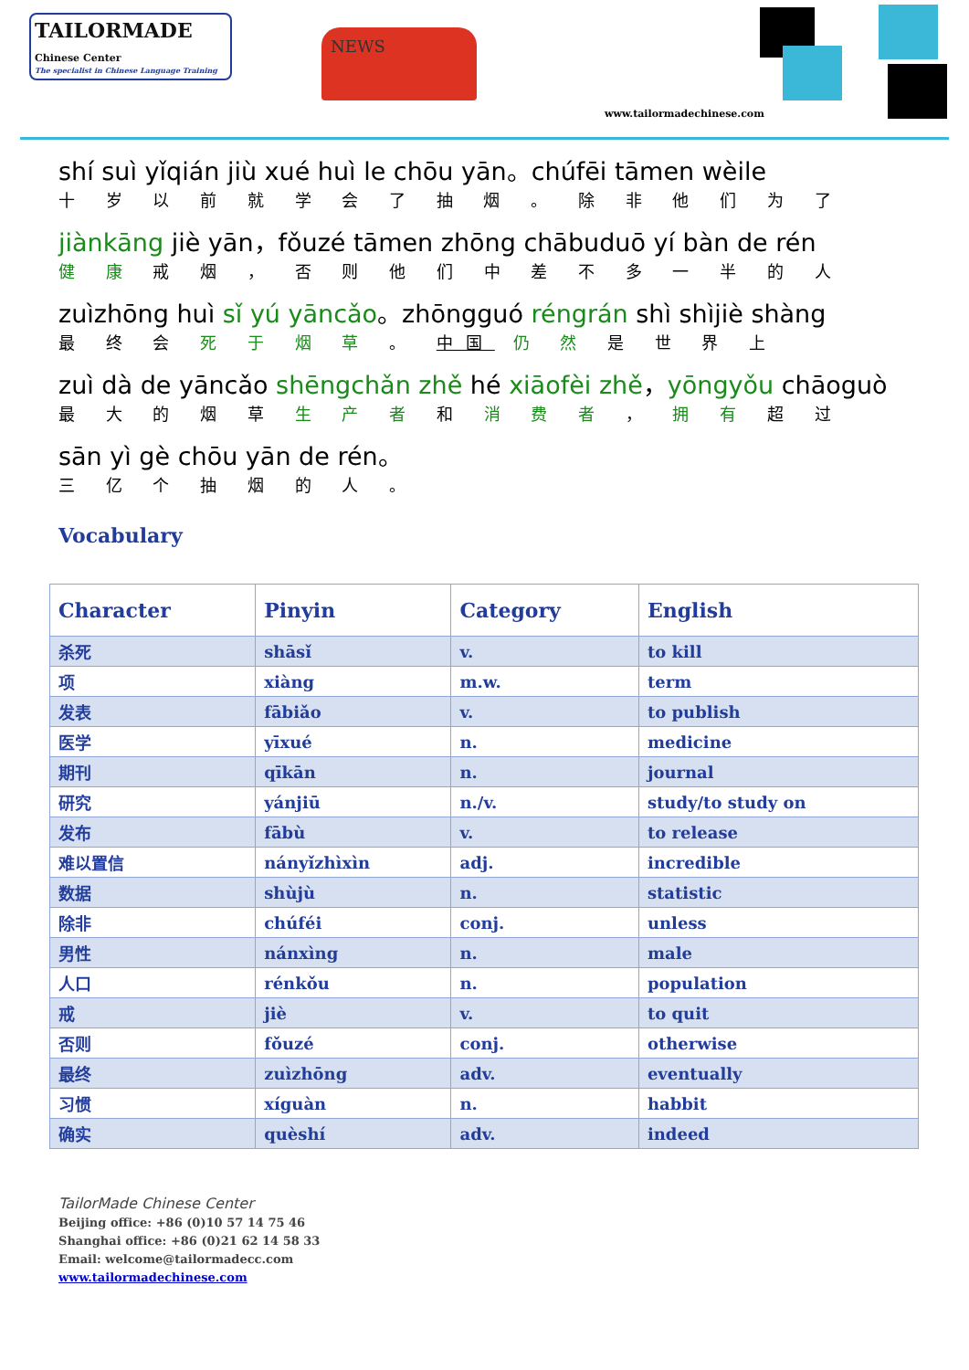TAILORMADE
Chinese Center
The specialist in Chinese Language Training
NEWS
www.tailormadechinese.com
shí suì yǐqián jiù xué huì le chōu yān。chúfēi tāmen wèile
十 岁 以 前 就 学 会 了 抽 烟 。 除 非 他 们 为 了
jiànkāng jiè yān，fǒuzé tāmen zhōng chābuduō yí bàn de rén
健 康 戒 烟 ， 否 则 他 们 中 差 不 多 一 半 的 人
zuìzhōng huì sǐ yú yāncǎo。zhōngguó réngrán shì shìjiè shàng
最 终 会 死 于 烟 草 。 中国 仍 然 是 世 界 上
zuì dà de yāncǎo shēngchǎn zhě hé xiāofèi zhě，yōngyǒu chāoguò
最 大 的 烟 草 生 产 者 和 消 费 者 ， 拥 有 超 过
sān yì gè chōu yān de rén。
三 亿 个 抽 烟 的 人 。
Vocabulary
| Character | Pinyin | Category | English |
| --- | --- | --- | --- |
| 杀死 | shāsǐ | v. | to kill |
| 项 | xiàng | m.w. | term |
| 发表 | fābiǎo | v. | to publish |
| 医学 | yīxué | n. | medicine |
| 期刊 | qīkān | n. | journal |
| 研究 | yánjiū | n./v. | study/to study on |
| 发布 | fābù | v. | to release |
| 难以置信 | nányǐzhìxìn | adj. | incredible |
| 数据 | shùjù | n. | statistic |
| 除非 | chúféi | conj. | unless |
| 男性 | nánxìng | n. | male |
| 人口 | rénkǒu | n. | population |
| 戒 | jiè | v. | to quit |
| 否则 | fǒuzé | conj. | otherwise |
| 最终 | zuìzhōng | adv. | eventually |
| 习惯 | xíguàn | n. | habbit |
| 确实 | quèshí | adv. | indeed |
TailorMade Chinese Center
Beijing office: +86 (0)10 57 14 75 46
Shanghai office: +86 (0)21 62 14 58 33
Email: welcome@tailormadecc.com
www.tailormadechinese.com